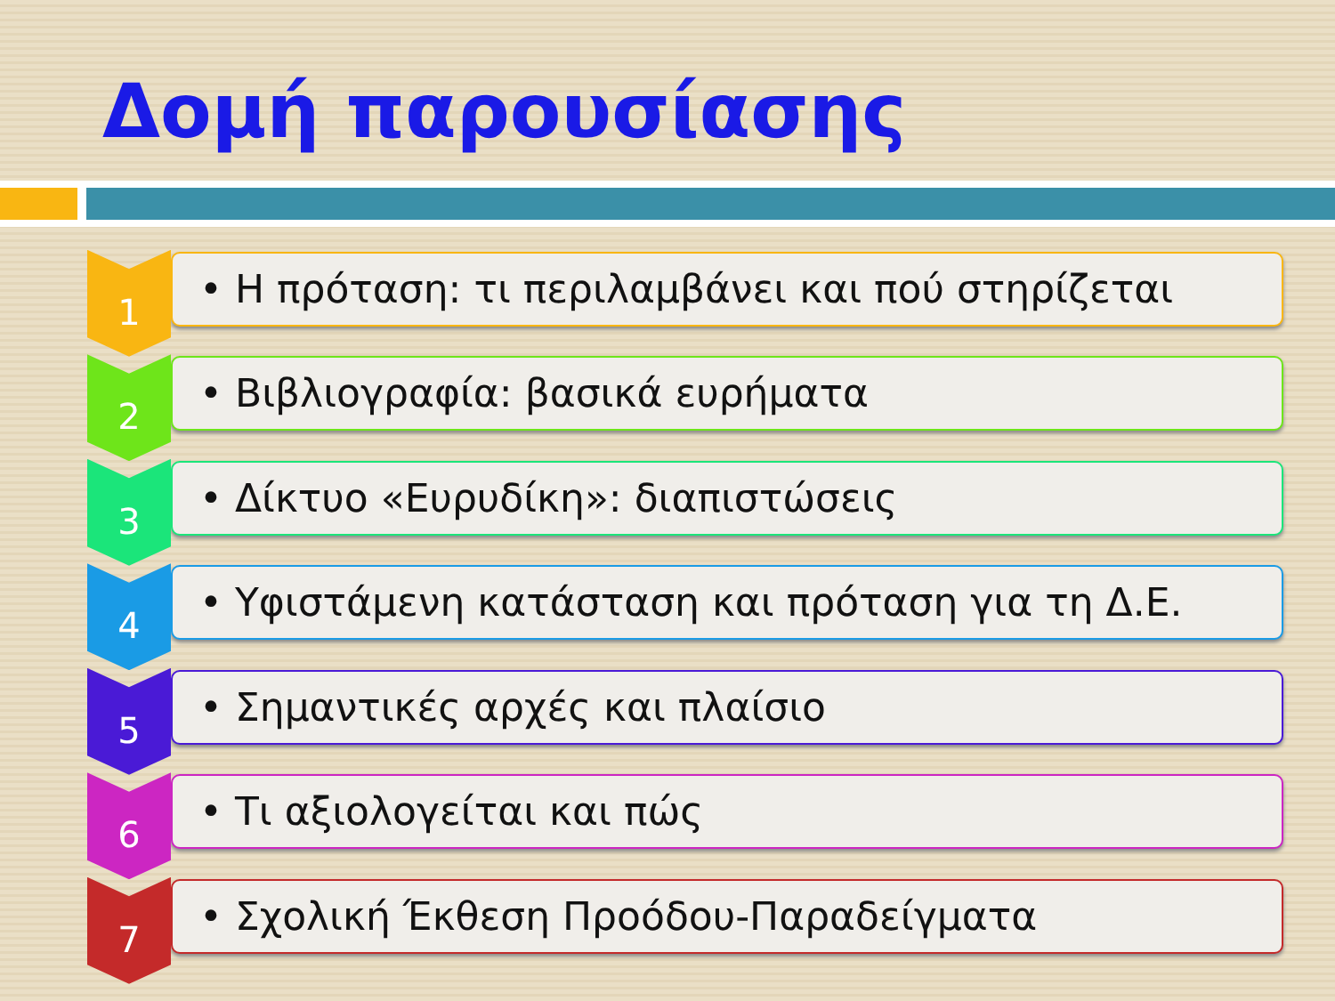Δομή παρουσίασης
1
• Η πρόταση: τι περιλαμβάνει και πού στηρίζεται
2
• Βιβλιογραφία: βασικά ευρήματα
3
• Δίκτυο «Ευρυδίκη»: διαπιστώσεις
4
• Υφιστάμενη κατάσταση και πρόταση για τη Δ.Ε.
5
• Σημαντικές αρχές και πλαίσιο
6
• Τι αξιολογείται και πώς
7
• Σχολική Έκθεση Προόδου-Παραδείγματα